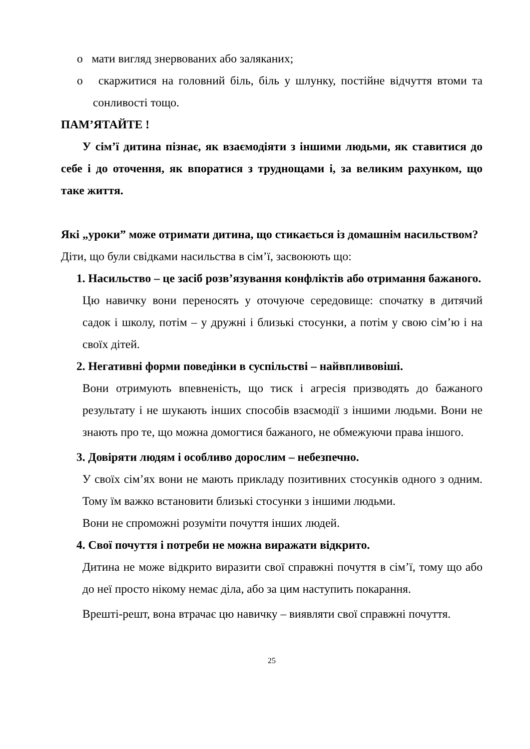o мати вигляд знервованих або заляканих;
o скаржитися на головний біль, біль у шлунку, постійне відчуття втоми та сонливості тощо.
ПАМ’ЯТАЙТЕ !
У сім’ї дитина пізнає, як взаємодіяти з іншими людьми, як ставитися до себе і до оточення, як впоратися з труднощами і, за великим рахунком, що таке життя.
Які „уроки” може отримати дитина, що стикається із домашнім насильством?
Діти, що були свідками насильства в сім’ї, засвоюють що:
1. Насильство – це засіб розв’язування конфліктів або отримання бажаного.
Цю навичку вони переносять у оточуюче середовище: спочатку в дитячий садок і школу, потім – у дружні і близькі стосунки, а потім у свою сім’ю і на своїх дітей.
2. Негативні форми поведінки в суспільстві – найвпливовіші.
Вони отримують впевненість, що тиск і агресія призводять до бажаного результату і не шукають інших способів взаємодії з іншими людьми. Вони не знають про те, що можна домогтися бажаного, не обмежуючи права іншого.
3. Довіряти людям і особливо дорослим – небезпечно.
У своїх сім’ях вони не мають прикладу позитивних стосунків одного з одним. Тому їм важко встановити близькі стосунки з іншими людьми.
Вони не спроможні розуміти почуття інших людей.
4. Свої почуття і потреби не можна виражати відкрито.
Дитина не може відкрито виразити свої справжні почуття в сім’ї, тому що або до неї просто нікому немає діла, або за цим наступить покарання.
Врешті-решт, вона втрачає цю навичку – виявляти свої справжні почуття.
25